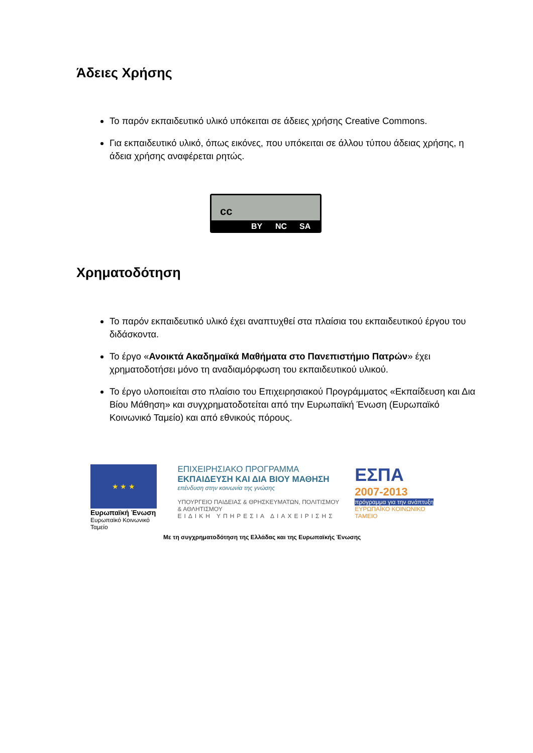Άδειες Χρήσης
Το παρόν εκπαιδευτικό υλικό υπόκειται σε άδειες χρήσης Creative Commons.
Για εκπαιδευτικό υλικό, όπως εικόνες, που υπόκειται σε άλλου τύπου άδειας χρήσης, η άδεια χρήσης αναφέρεται ρητώς.
cc
BY NC SA
Χρηματοδότηση
Το παρόν εκπαιδευτικό υλικό έχει αναπτυχθεί στα πλαίσια του εκπαιδευτικού έργου του διδάσκοντα.
Το έργο «Ανοικτά Ακαδημαϊκά Μαθήματα στο Πανεπιστήμιο Πατρών» έχει χρηματοδοτήσει μόνο τη αναδιαμόρφωση του εκπαιδευτικού υλικού.
Το έργο υλοποιείται στο πλαίσιο του Επιχειρησιακού Προγράμματος «Εκπαίδευση και Δια Βίου Μάθηση» και συγχρηματοδοτείται από την Ευρωπαϊκή Ένωση (Ευρωπαϊκό Κοινωνικό Ταμείο) και από εθνικούς πόρους.
★ ★ ★
Ευρωπαϊκή Ένωση
Ευρωπαϊκό Κοινωνικό Ταμείο
ΕΠΙΧΕΙΡΗΣΙΑΚΟ ΠΡΟΓΡΑΜΜΑ
ΕΚΠΑΙΔΕΥΣΗ ΚΑΙ ΔΙΑ ΒΙΟΥ ΜΑΘΗΣΗ
επένδυση στην κοινωνία της γνώσης
ΥΠΟΥΡΓΕΙΟ ΠΑΙΔΕΙΑΣ & ΘΡΗΣΚΕΥΜΑΤΩΝ, ΠΟΛΙΤΙΣΜΟΥ & ΑΘΛΗΤΙΣΜΟΥ
ΕΙΔΙΚΗ ΥΠΗΡΕΣΙΑ ΔΙΑΧΕΙΡΙΣΗΣ
ΕΣΠΑ
2007-2013
πρόγραμμα για την ανάπτυξη
ΕΥΡΩΠΑΪΚΟ ΚΟΙΝΩΝΙΚΟ ΤΑΜΕΙΟ
Με τη συγχρηματοδότηση της Ελλάδας και της Ευρωπαϊκής Ένωσης